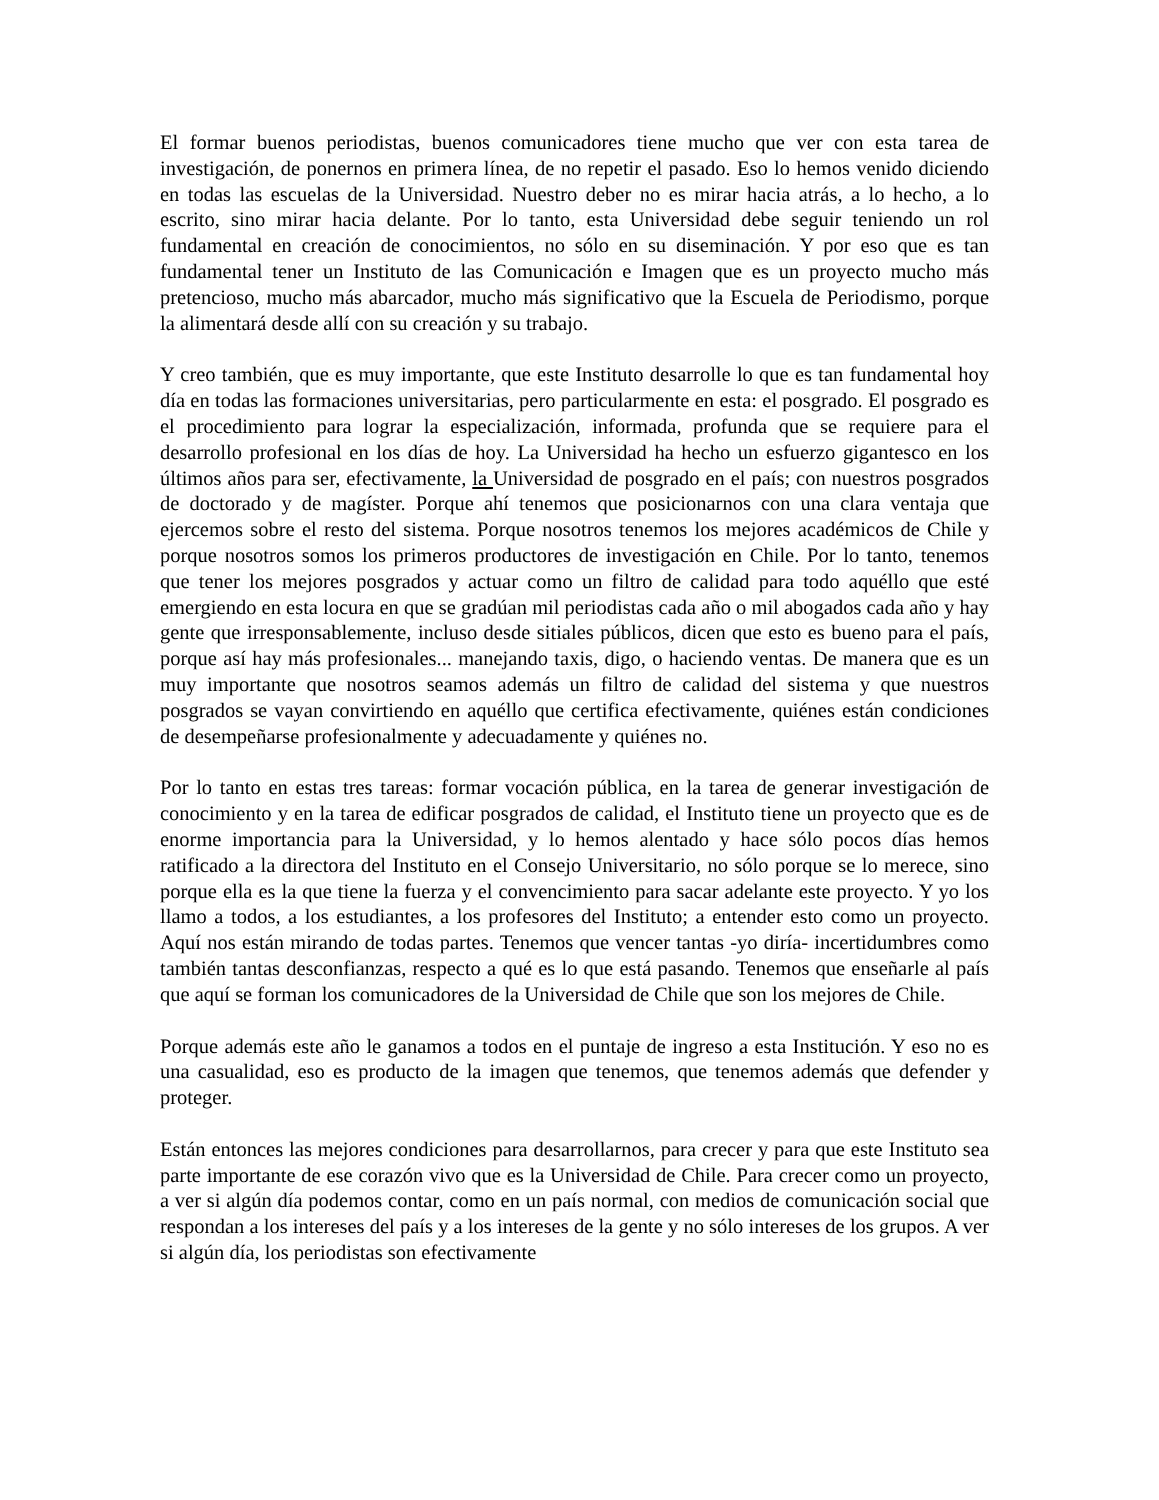El formar buenos periodistas, buenos comunicadores tiene mucho que ver con esta tarea de investigación, de ponernos en primera línea, de no repetir el pasado. Eso lo hemos venido diciendo en todas las escuelas de la Universidad. Nuestro deber no es mirar hacia atrás, a lo hecho, a lo escrito, sino mirar hacia delante. Por lo tanto, esta Universidad debe seguir teniendo un rol fundamental en creación de conocimientos, no sólo en su diseminación. Y por eso que es tan fundamental tener un Instituto de las Comunicación e Imagen que es un proyecto mucho más pretencioso, mucho más abarcador, mucho más significativo que la Escuela de Periodismo, porque la alimentará desde allí con su creación y su trabajo.
Y creo también, que es muy importante, que este Instituto desarrolle lo que es tan fundamental hoy día en todas las formaciones universitarias, pero particularmente en esta: el posgrado. El posgrado es el procedimiento para lograr la especialización, informada, profunda que se requiere para el desarrollo profesional en los días de hoy. La Universidad ha hecho un esfuerzo gigantesco en los últimos años para ser, efectivamente, la Universidad de posgrado en el país; con nuestros posgrados de doctorado y de magíster. Porque ahí tenemos que posicionarnos con una clara ventaja que ejercemos sobre el resto del sistema. Porque nosotros tenemos los mejores académicos de Chile y porque nosotros somos los primeros productores de investigación en Chile. Por lo tanto, tenemos que tener los mejores posgrados y actuar como un filtro de calidad para todo aquéllo que esté emergiendo en esta locura en que se gradúan mil periodistas cada año o mil abogados cada año y hay gente que irresponsablemente, incluso desde sitiales públicos, dicen que esto es bueno para el país, porque así hay más profesionales... manejando taxis, digo, o haciendo ventas. De manera que es un muy importante que nosotros seamos además un filtro de calidad del sistema y que nuestros posgrados se vayan convirtiendo en aquéllo que certifica efectivamente, quiénes están condiciones de desempeñarse profesionalmente y adecuadamente y quiénes no.
Por lo tanto en estas tres tareas: formar vocación pública, en la tarea de generar investigación de conocimiento y en la tarea de edificar posgrados de calidad, el Instituto tiene un proyecto que es de enorme importancia para la Universidad, y lo hemos alentado y hace sólo pocos días hemos ratificado a la directora del Instituto en el Consejo Universitario, no sólo porque se lo merece, sino porque ella es la que tiene la fuerza y el convencimiento para sacar adelante este proyecto. Y yo los llamo a todos, a los estudiantes, a los profesores del Instituto; a entender esto como un proyecto. Aquí nos están mirando de todas partes. Tenemos que vencer tantas -yo diría- incertidumbres como también tantas desconfianzas, respecto a qué es lo que está pasando. Tenemos que enseñarle al país que aquí se forman los comunicadores de la Universidad de Chile que son los mejores de Chile.
Porque además este año le ganamos a todos en el puntaje de ingreso a esta Institución. Y eso no es una casualidad, eso es producto de la imagen que tenemos, que tenemos además que defender y proteger.
Están entonces las mejores condiciones para desarrollarnos, para crecer y para que este Instituto sea parte importante de ese corazón vivo que es la Universidad de Chile. Para crecer como un proyecto, a ver si algún día podemos contar, como en un país normal, con medios de comunicación social que respondan a los intereses del país y a los intereses de la gente y no sólo intereses de los grupos. A ver si algún día, los periodistas son efectivamente